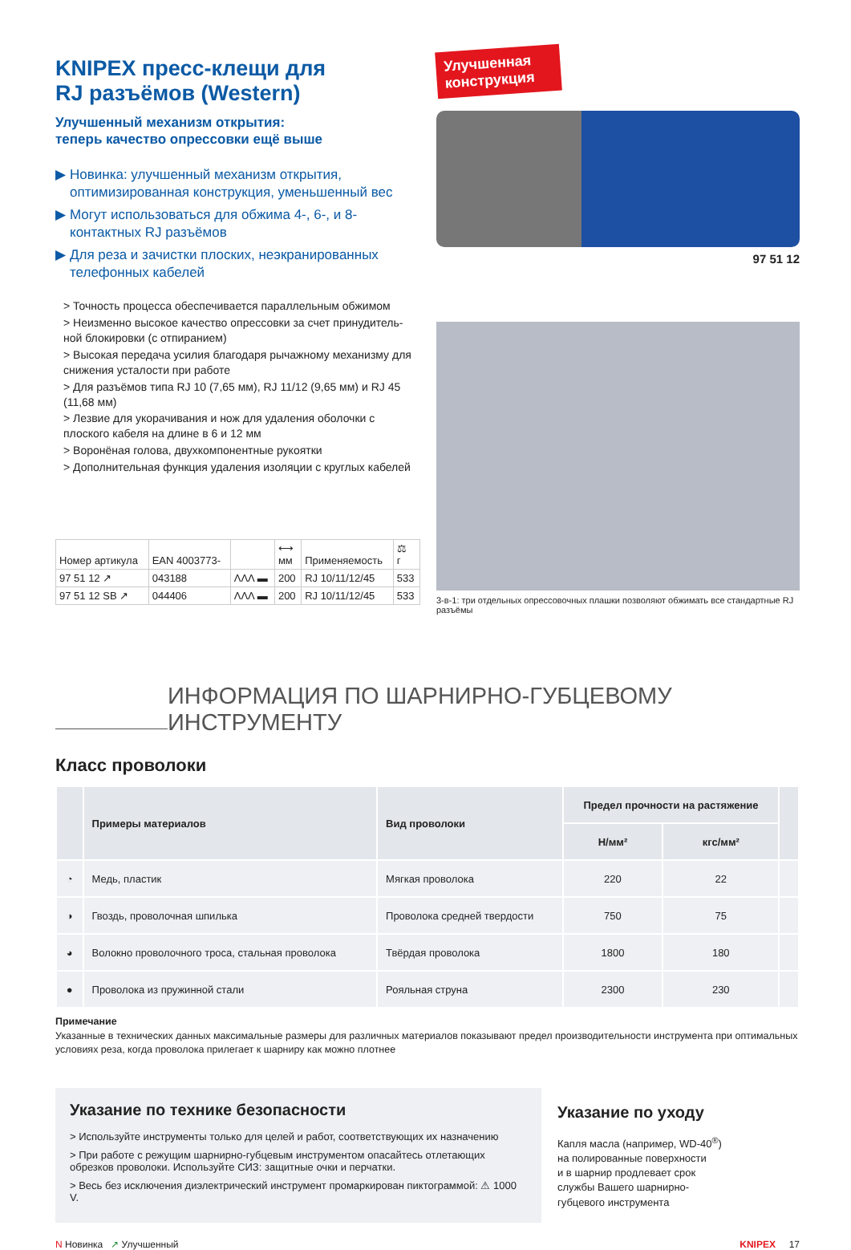KNIPEX пресс-клещи для
RJ разъёмов (Western)
Улучшенный механизм открытия:
теперь качество опрессовки ещё выше
▶ Новинка: улучшенный механизм открытия, оптимизированная конструкция, уменьшенный вес
▶ Могут использоваться для обжима 4-, 6-, и 8-контактных RJ разъёмов
▶ Для реза и зачистки плоских, неэкранированных телефонных кабелей
> Точность процесса обеспечивается параллельным обжимом
> Неизменно высокое качество опрессовки за счет принудитель-ной блокировки (с отпиранием)
> Высокая передача усилия благодаря рычажному механизму для снижения усталости при работе
> Для разъёмов типа RJ 10 (7,65 мм), RJ 11/12 (9,65 мм) и RJ 45 (11,68 мм)
> Лезвие для укорачивания и нож для удаления оболочки с плоского кабеля на длине в 6 и 12 мм
> Воронёная голова, двухкомпонентные рукоятки
> Дополнительная функция удаления изоляции с круглых кабелей
| Номер артикула | EAN 4003773- | | ⟷ мм | Применяемость | ⚖ г |
| --- | --- | --- | --- | --- | --- |
| 97 51 12 ↗ | 043188 | ΛΛΛ ▬ | 200 | RJ 10/11/12/45 | 533 |
| 97 51 12 SB ↗ | 044406 | ΛΛΛ ▬ | 200 | RJ 10/11/12/45 | 533 |
Улучшенная конструкция
97 51 12
3-в-1: три отдельных опрессовочных плашки позволяют обжимать все стандартные RJ разъёмы
ИНФОРМАЦИЯ ПО ШАРНИРНО-ГУБЦЕВОМУ ИНСТРУМЕНТУ
Класс проволоки
| | Примеры материалов | Вид проволоки | Предел прочности на растяжение | | |
| --- | --- | --- | --- | --- | --- |
| | | | Н/мм² | кгс/мм² | |
| ◔ | Медь, пластик | Мягкая проволока | 220 | 22 | |
| ◑ | Гвоздь, проволочная шпилька | Проволока средней твердости | 750 | 75 | |
| ◕ | Волокно проволочного троса, стальная проволока | Твёрдая проволока | 1800 | 180 | |
| ● | Проволока из пружинной стали | Рояльная струна | 2300 | 230 | |
Примечание
Указанные в технических данных максимальные размеры для различных материалов показывают предел производительности инструмента при оптимальных условиях реза, когда проволока прилегает к шарниру как можно плотнее
Указание по технике безопасности
> Используйте инструменты только для целей и работ, соответствующих их назначению
> При работе с режущим шарнирно-губцевым инструментом опасайтесь отлетающих обрезков проволоки. Используйте СИЗ: защитные очки и перчатки.
> Весь без исключения диэлектрический инструмент промаркирован пиктограммой: ⚠ 1000 V.
Указание по уходу
Капля масла (например, WD-40<sup>®</sup>)
на полированные поверхности
и в шарнир продлевает срок
службы Вашего шарнирно-
губцевого инструмента
N Новинка ↗ Улучшенный KNIPEX 17